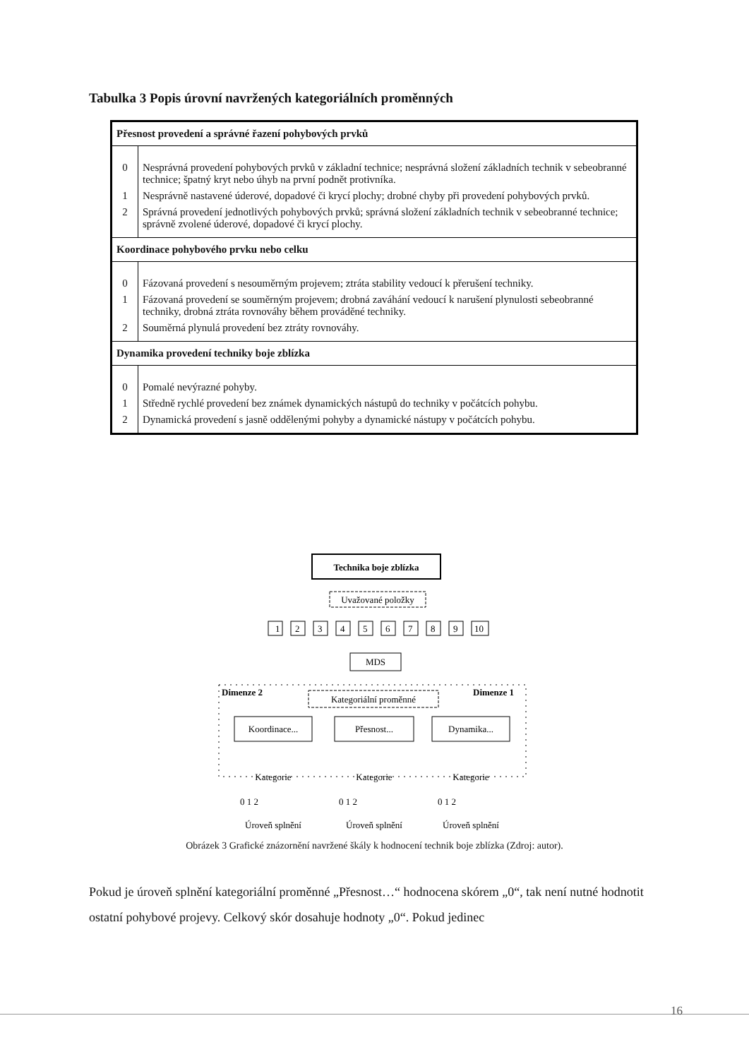Tabulka 3 Popis úrovní navržených kategoriálních proměnných
| Přesnost provedení a správné řazení pohybových prvků | |
| --- | --- |
| 0 | Nesprávná provedení pohybových prvků v základní technice; nesprávná složení základních technik v sebeobranné technice; špatný kryt nebo úhyb na první podnět protivníka. |
| 1 | Nesprávně nastavené úderové, dopadové či krycí plochy; drobné chyby při provedení pohybových prvků. |
| 2 | Správná provedení jednotlivých pohybových prvků; správná složení základních technik v sebeobranné technice; správně zvolené úderové, dopadové či krycí plochy. |
| Koordinace pohybového prvku nebo celku | |
| 0 | Fázovaná provedení s nesouměrným projevem; ztráta stability vedoucí k přerušení techniky. |
| 1 | Fázovaná provedení se souměrným projevem; drobná zaváhání vedoucí k narušení plynulosti sebeobranné techniky, drobná ztráta rovnováhy během prováděné techniky. |
| 2 | Souměrná plynulá provedení bez ztráty rovnováhy. |
| Dynamika provedení techniky boje zblízka | |
| 0 | Pomalé nevýrazné pohyby. |
| 1 | Středně rychlé provedení bez známek dynamických nástupů do techniky v počátcích pohybu. |
| 2 | Dynamická provedení s jasně oddělenými pohyby a dynamické nástupy v počátcích pohybu. |
Technika boje zblízka
Uvažované položky
1
2
3
4
5
6
7
8
9
10
MDS
Dimenze 2
Dimenze 1
Kategoriální proměnné
Koordinace...
Přesnost...
Dynamika...
Kategorie
Kategorie
Kategorie
0 1 2
0 1 2
0 1 2
Úroveň splnění
Úroveň splnění
Úroveň splnění
Obrázek 3 Grafické znázornění navržené škály k hodnocení technik boje zblízka (Zdroj: autor).
Pokud je úroveň splnění kategoriální proměnné „Přesnost…“ hodnocena skórem „0“, tak není nutné hodnotit ostatní pohybové projevy. Celkový skór dosahuje hodnoty „0“. Pokud jedinec
16